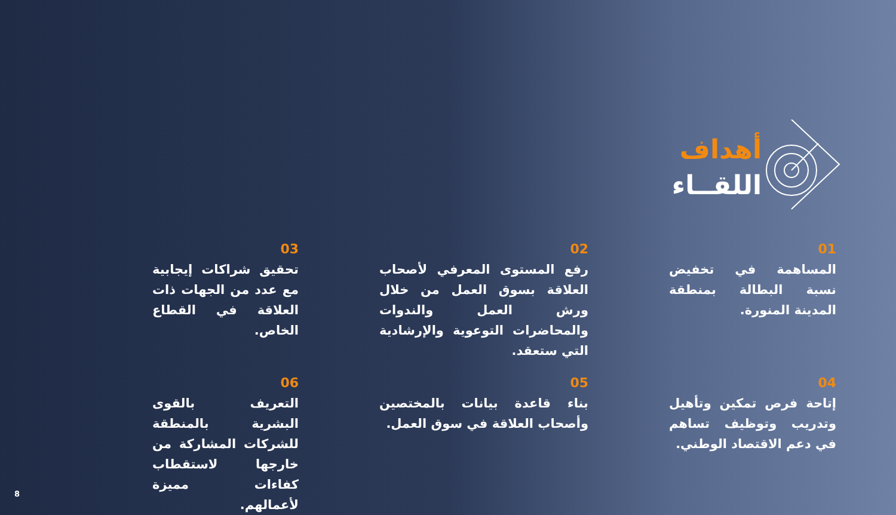أهداف
اللقــاء
01
المساهمة في تخفيض نسبة البطالة بمنطقة المدينة المنورة.
02
رفع المستوى المعرفي لأصحاب العلاقة بسوق العمل من خلال ورش العمل والندوات والمحاضرات التوعوية والإرشادية التي ستعقد.
03
تحقيق شراكات إيجابية مع عدد من الجهات ذات العلاقة في القطاع الخاص.
04
إتاحة فرص تمكين وتأهيل وتدريب وتوظيف تساهم في دعم الاقتصاد الوطني.
05
بناء قاعدة بيانات بالمختصين وأصحاب العلاقة في سوق العمل.
06
التعريف بالقوى البشرية بالمنطقة للشركات المشاركة من خارجها لاستقطاب كفاءات مميزة لأعمالهم.
8